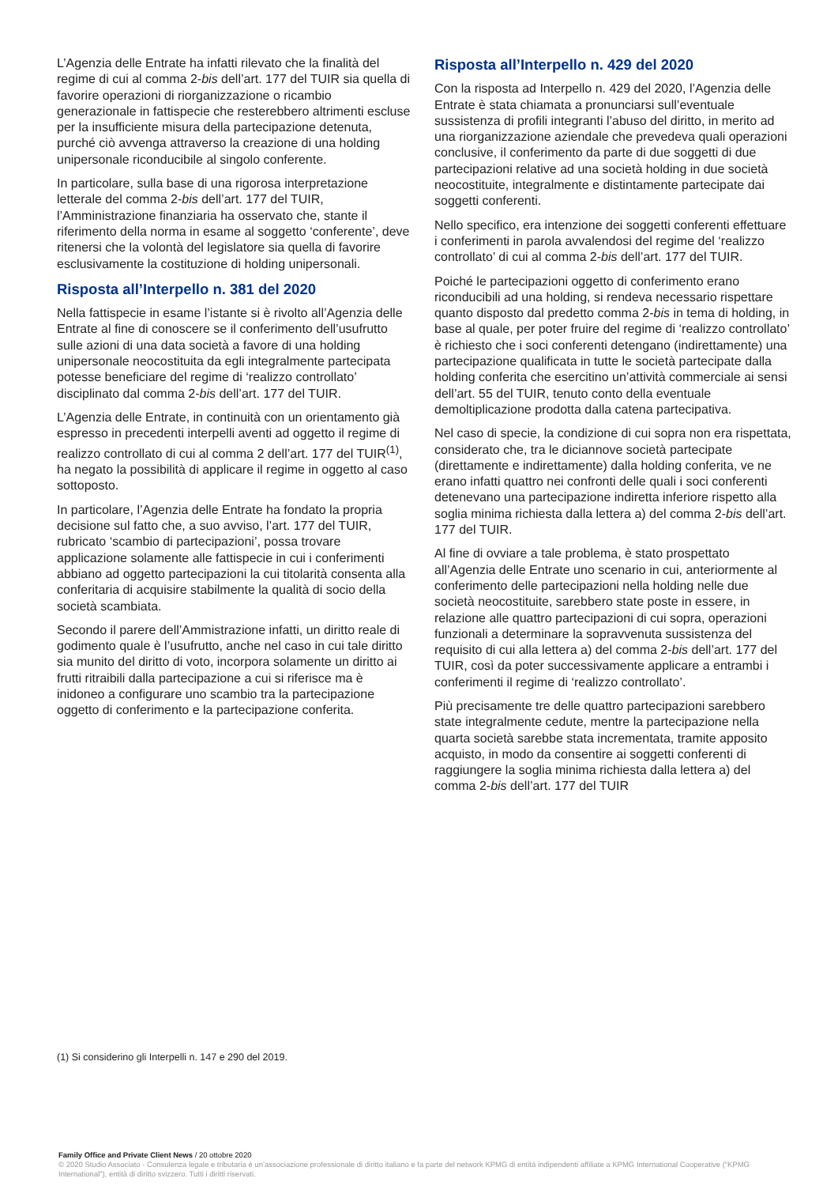L’Agenzia delle Entrate ha infatti rilevato che la finalità del regime di cui al comma 2-bis dell’art. 177 del TUIR sia quella di favorire operazioni di riorganizzazione o ricambio generazionale in fattispecie che resterebbero altrimenti escluse per la insufficiente misura della partecipazione detenuta, purché ciò avvenga attraverso la creazione di una holding unipersonale riconducibile al singolo conferente.
In particolare, sulla base di una rigorosa interpretazione letterale del comma 2-bis dell’art. 177 del TUIR, l’Amministrazione finanziaria ha osservato che, stante il riferimento della norma in esame al soggetto ‘conferente’, deve ritenersi che la volontà del legislatore sia quella di favorire esclusivamente la costituzione di holding unipersonali.
Risposta all’Interpello n. 381 del 2020
Nella fattispecie in esame l’istante si è rivolto all’Agenzia delle Entrate al fine di conoscere se il conferimento dell’usufrutto sulle azioni di una data società a favore di una holding unipersonale neocostituita da egli integralmente partecipata potesse beneficiare del regime di ‘realizzo controllato’ disciplinato dal comma 2-bis dell’art. 177 del TUIR.
L’Agenzia delle Entrate, in continuità con un orientamento già espresso in precedenti interpelli aventi ad oggetto il regime di realizzo controllato di cui al comma 2 dell’art. 177 del TUIR<sup>(1)</sup>, ha negato la possibilità di applicare il regime in oggetto al caso sottoposto.
In particolare, l’Agenzia delle Entrate ha fondato la propria decisione sul fatto che, a suo avviso, l’art. 177 del TUIR, rubricato ‘scambio di partecipazioni’, possa trovare applicazione solamente alle fattispecie in cui i conferimenti abbiano ad oggetto partecipazioni la cui titolarità consenta alla conferitaria di acquisire stabilmente la qualità di socio della società scambiata.
Secondo il parere dell’Ammistrazione infatti, un diritto reale di godimento quale è l’usufrutto, anche nel caso in cui tale diritto sia munito del diritto di voto, incorpora solamente un diritto ai frutti ritraibili dalla partecipazione a cui si riferisce ma è inidoneo a configurare uno scambio tra la partecipazione oggetto di conferimento e la partecipazione conferita.
Risposta all’Interpello n. 429 del 2020
Con la risposta ad Interpello n. 429 del 2020, l’Agenzia delle Entrate è stata chiamata a pronunciarsi sull’eventuale sussistenza di profili integranti l’abuso del diritto, in merito ad una riorganizzazione aziendale che prevedeva quali operazioni conclusive, il conferimento da parte di due soggetti di due partecipazioni relative ad una società holding in due società neocostituite, integralmente e distintamente partecipate dai soggetti conferenti.
Nello specifico, era intenzione dei soggetti conferenti effettuare i conferimenti in parola avvalendosi del regime del ‘realizzo controllato’ di cui al comma 2-bis dell’art. 177 del TUIR.
Poiché le partecipazioni oggetto di conferimento erano riconducibili ad una holding, si rendeva necessario rispettare quanto disposto dal predetto comma 2-bis in tema di holding, in base al quale, per poter fruire del regime di ‘realizzo controllato’ è richiesto che i soci conferenti detengano (indirettamente) una partecipazione qualificata in tutte le società partecipate dalla holding conferita che esercitino un’attività commerciale ai sensi dell’art. 55 del TUIR, tenuto conto della eventuale demoltiplicazione prodotta dalla catena partecipativa.
Nel caso di specie, la condizione di cui sopra non era rispettata, considerato che, tra le diciannove società partecipate (direttamente e indirettamente) dalla holding conferita, ve ne erano infatti quattro nei confronti delle quali i soci conferenti detenevano una partecipazione indiretta inferiore rispetto alla soglia minima richiesta dalla lettera a) del comma 2-bis dell’art. 177 del TUIR.
Al fine di ovviare a tale problema, è stato prospettato all’Agenzia delle Entrate uno scenario in cui, anteriormente al conferimento delle partecipazioni nella holding nelle due società neocostituite, sarebbero state poste in essere, in relazione alle quattro partecipazioni di cui sopra, operazioni funzionali a determinare la sopravvenuta sussistenza del requisito di cui alla lettera a) del comma 2-bis dell’art. 177 del TUIR, così da poter successivamente applicare a entrambi i conferimenti il regime di ‘realizzo controllato’.
Più precisamente tre delle quattro partecipazioni sarebbero state integralmente cedute, mentre la partecipazione nella quarta società sarebbe stata incrementata, tramite apposito acquisto, in modo da consentire ai soggetti conferenti di raggiungere la soglia minima richiesta dalla lettera a) del comma 2-bis dell’art. 177 del TUIR
(1) Si considerino gli Interpelli n. 147 e 290 del 2019.
Family Office and Private Client News / 20 ottobre 2020
© 2020 Studio Associato - Consulenza legale e tributaria è un’associazione professionale di diritto italiano e fa parte del network KPMG di entità indipendenti affiliate a KPMG International Cooperative (“KPMG International”), entità di diritto svizzero. Tutti i diritti riservati.